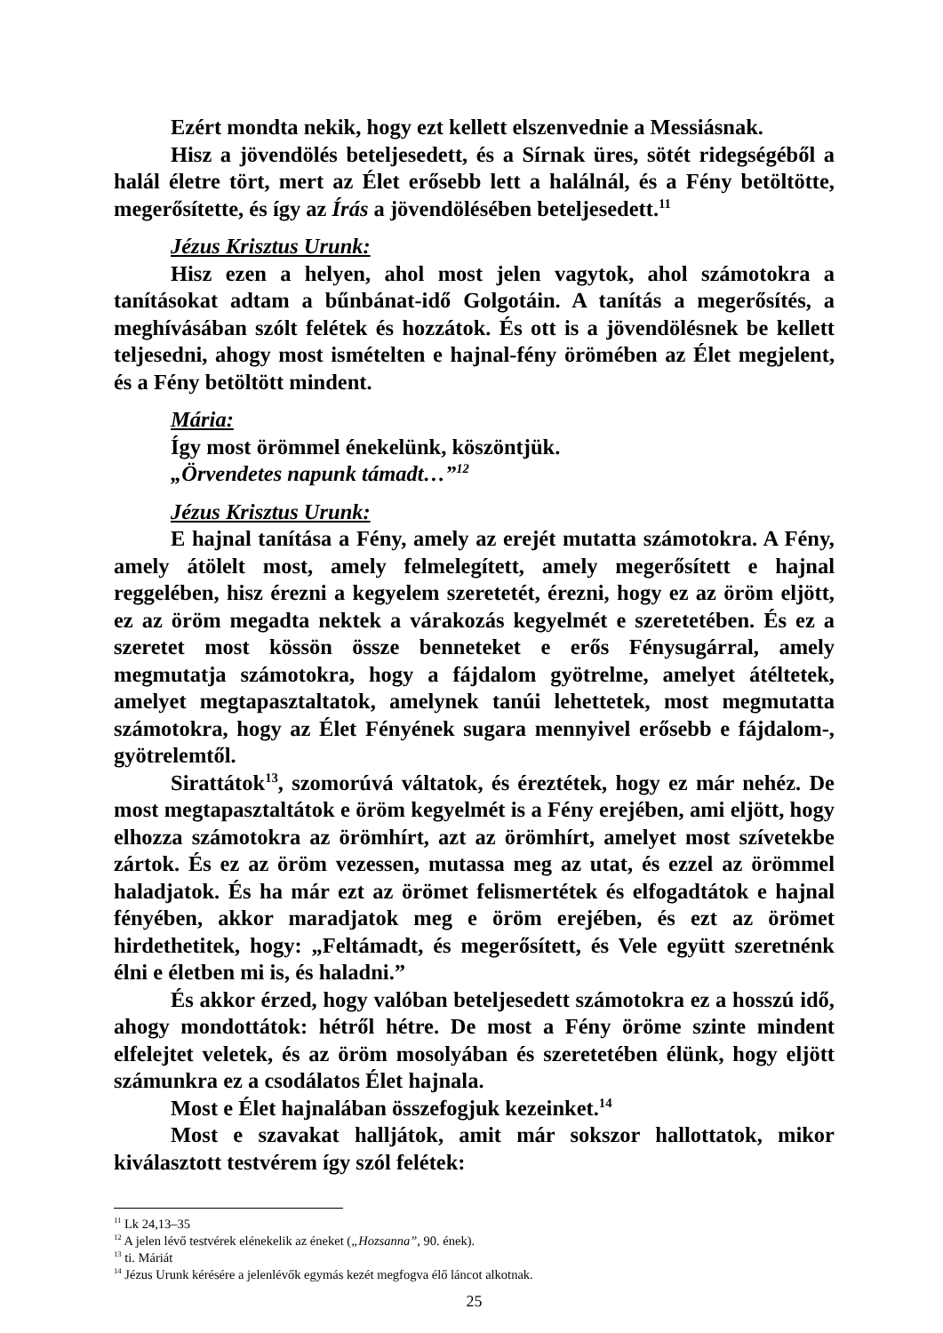Ezért mondta nekik, hogy ezt kellett elszenvednie a Messiásnak.
Hisz a jövendölés beteljesedett, és a Sírnak üres, sötét ridegségéből a halál életre tört, mert az Élet erősebb lett a halálnál, és a Fény betöltötte, megerősítette, és így az Írás a jövendölésében beteljesedett.<sup>11</sup>
Jézus Krisztus Urunk:
Hisz ezen a helyen, ahol most jelen vagytok, ahol számotokra a tanításokat adtam a bűnbánat-idő Golgotáin. A tanítás a megerősítés, a meghívásában szólt felétek és hozzátok. És ott is a jövendölésnek be kellett teljesedni, ahogy most ismételten e hajnal-fény örömében az Élet megjelent, és a Fény betöltött mindent.
Mária:
Így most örömmel énekelünk, köszöntjük.
„Örvendetes napunk támadt…”<sup>12</sup>
Jézus Krisztus Urunk:
E hajnal tanítása a Fény, amely az erejét mutatta számotokra. A Fény, amely átölelt most, amely felmelegített, amely megerősített e hajnal reggelében, hisz érezni a kegyelem szeretetét, érezni, hogy ez az öröm eljött, ez az öröm megadta nektek a várakozás kegyelmét e szeretetében. És ez a szeretet most kössön össze benneteket e erős Fénysugárral, amely megmutatja számotokra, hogy a fájdalom gyötrelme, amelyet átéltetek, amelyet megtapasztaltatok, amelynek tanúi lehettetek, most megmutatta számotokra, hogy az Élet Fényének sugara mennyivel erősebb e fájdalom-, gyötrelemtől.
Sirattátok<sup>13</sup>, szomorúvá váltatok, és éreztétek, hogy ez már nehéz. De most megtapasztaltátok e öröm kegyelmét is a Fény erejében, ami eljött, hogy elhozza számotokra az örömhírt, azt az örömhírt, amelyet most szívetekbe zártok. És ez az öröm vezessen, mutassa meg az utat, és ezzel az örömmel haladjatok. És ha már ezt az örömet felismertétek és elfogadtátok e hajnal fényében, akkor maradjatok meg e öröm erejében, és ezt az örömet hirdethetitek, hogy: „Feltámadt, és megerősített, és Vele együtt szeretnénk élni e életben mi is, és haladni.”
És akkor érzed, hogy valóban beteljesedett számotokra ez a hosszú idő, ahogy mondottátok: hétről hétre. De most a Fény öröme szinte mindent elfelejtet veletek, és az öröm mosolyában és szeretetében élünk, hogy eljött számunkra ez a csodálatos Élet hajnala.
Most e Élet hajnalában összefogjuk kezeinket.<sup>14</sup>
Most e szavakat halljátok, amit már sokszor hallottatok, mikor kiválasztott testvérem így szól felétek:
<sup>11</sup> Lk 24,13–35
<sup>12</sup> A jelen lévő testvérek elénekelik az éneket („Hozsanna”, 90. ének).
<sup>13</sup> ti. Máriát
<sup>14</sup> Jézus Urunk kérésére a jelenlévők egymás kezét megfogva élő láncot alkotnak.
25